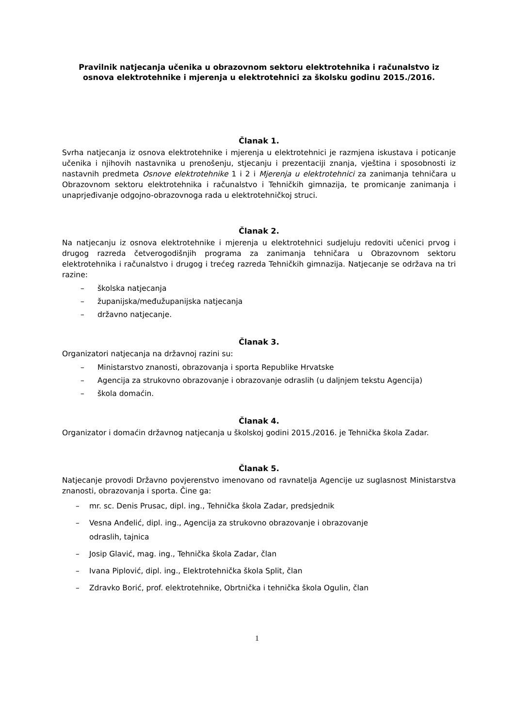Pravilnik natjecanja učenika u obrazovnom sektoru elektrotehnika i računalstvo iz osnova elektrotehnike i mjerenja u elektrotehnici za školsku godinu 2015./2016.
Članak 1.
Svrha natjecanja iz osnova elektrotehnike i mjerenja u elektrotehnici je razmjena iskustava i poticanje učenika i njihovih nastavnika u prenošenju, stjecanju i prezentaciji znanja, vještina i sposobnosti iz nastavnih predmeta Osnove elektrotehnike 1 i 2 i Mjerenja u elektrotehnici za zanimanja tehničara u Obrazovnom sektoru elektrotehnika i računalstvo i Tehničkih gimnazija, te promicanje zanimanja i unaprjeđivanje odgojno-obrazovnoga rada u elektrotehničkoj struci.
Članak 2.
Na natjecanju iz osnova elektrotehnike i mjerenja u elektrotehnici sudjeluju redoviti učenici prvog i drugog razreda četverogodišnjih programa za zanimanja tehničara u Obrazovnom sektoru elektrotehnika i računalstvo i drugog i trećeg razreda Tehničkih gimnazija. Natjecanje se održava na tri razine:
– školska natjecanja
– županijska/međužupanijska natjecanja
– državno natjecanje.
Članak 3.
Organizatori natjecanja na državnoj razini su:
– Ministarstvo znanosti, obrazovanja i sporta Republike Hrvatske
– Agencija za strukovno obrazovanje i obrazovanje odraslih (u daljnjem tekstu Agencija)
– škola domaćin.
Članak 4.
Organizator i domaćin državnog natjecanja u školskoj godini 2015./2016. je Tehnička škola Zadar.
Članak 5.
Natjecanje provodi Državno povjerenstvo imenovano od ravnatelja Agencije uz suglasnost Ministarstva znanosti, obrazovanja i sporta. Čine ga:
– mr. sc. Denis Prusac, dipl. ing., Tehnička škola Zadar, predsjednik
– Vesna Anđelić, dipl. ing., Agencija za strukovno obrazovanje i obrazovanje
odraslih, tajnica
– Josip Glavić, mag. ing., Tehnička škola Zadar, član
– Ivana Piplović, dipl. ing., Elektrotehnička škola Split, član
– Zdravko Borić, prof. elektrotehnike, Obrtnička i tehnička škola Ogulin, član
1